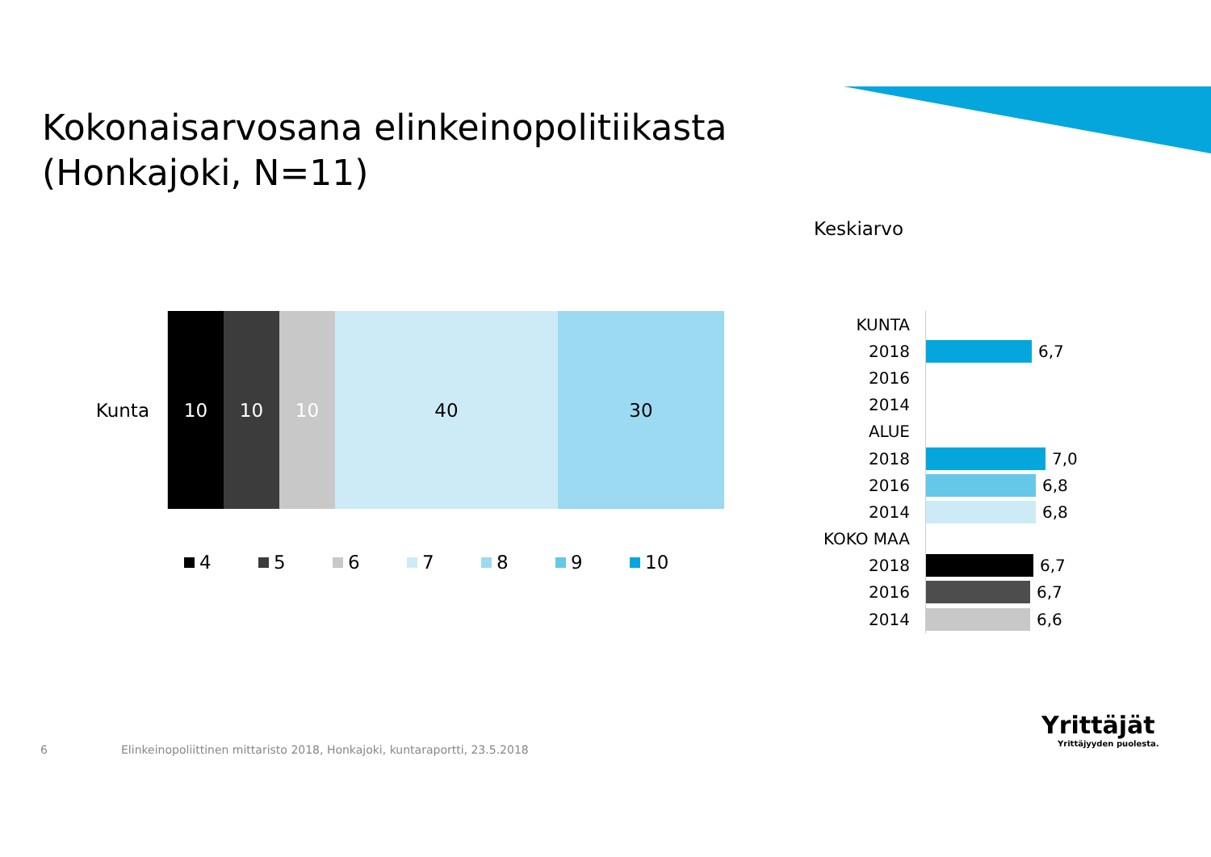Kokonaisarvosana elinkeinopolitiikasta
(Honkajoki, N=11)
Keskiarvo
Kunta
10 10 10 40 30
4 5 6 7 8 9 10
KUNTA
2018 6,7
2016
2014
ALUE
2018 7,0
2016 6,8
2014 6,8
KOKO MAA
2018 6,7
2016 6,7
2014 6,6
6
Elinkeinopoliittinen mittaristo 2018, Honkajoki, kuntaraportti, 23.5.2018
Yrittäjät
Yrittäjyyden puolesta.